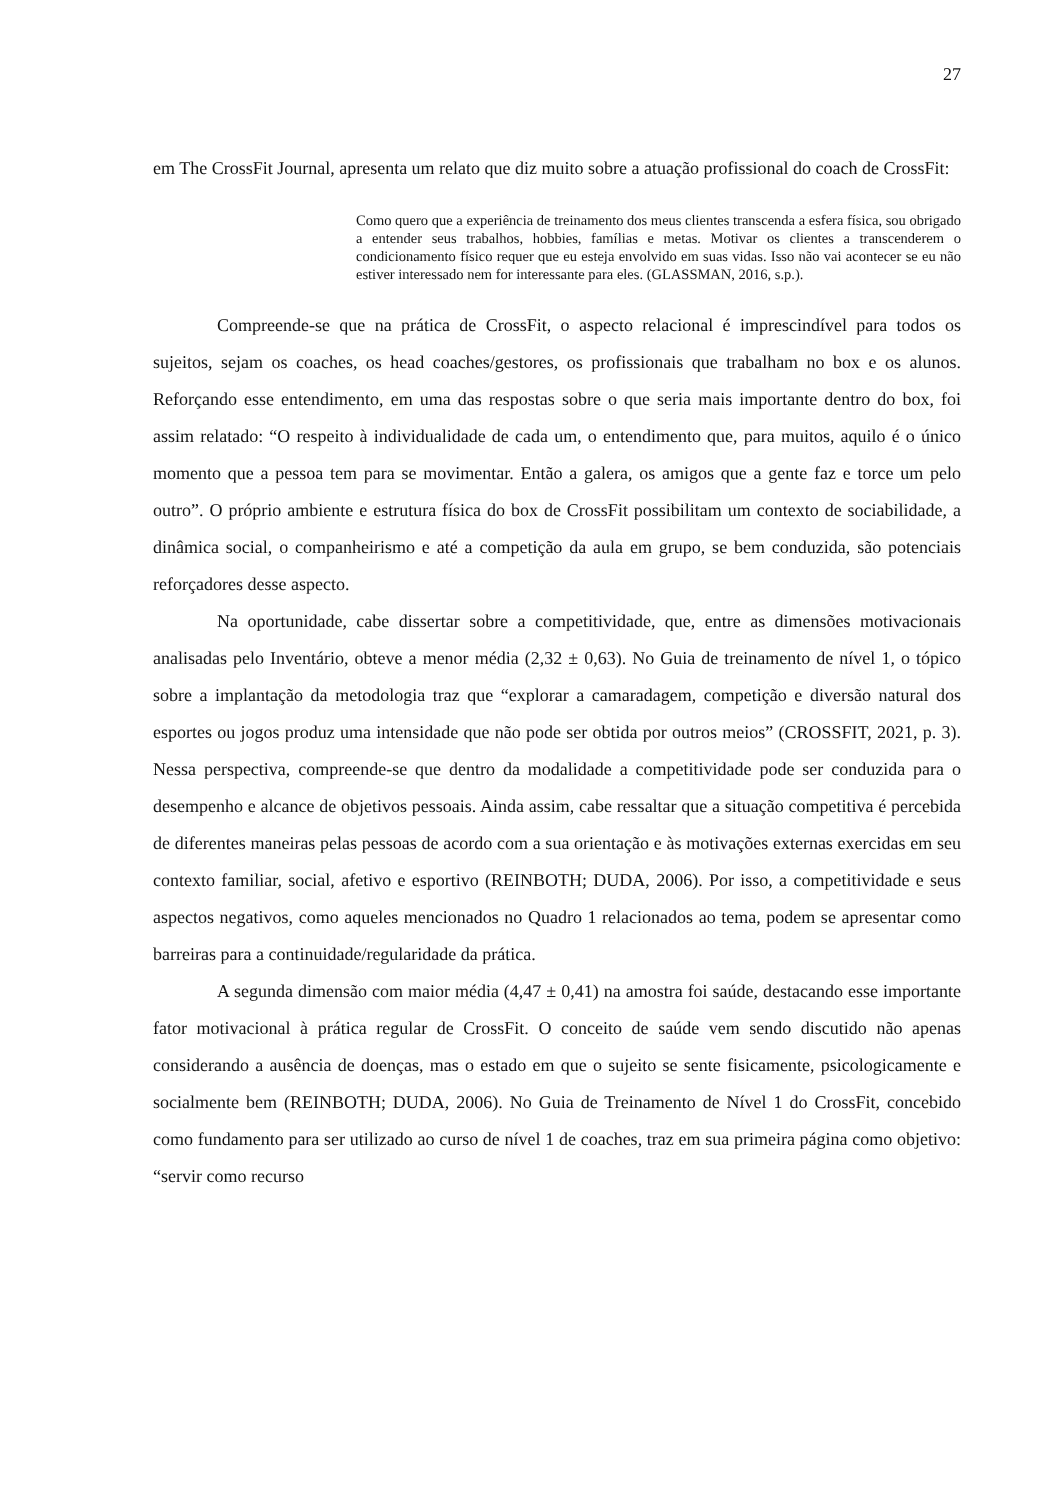27
em The CrossFit Journal, apresenta um relato que diz muito sobre a atuação profissional do coach de CrossFit:
Como quero que a experiência de treinamento dos meus clientes transcenda a esfera física, sou obrigado a entender seus trabalhos, hobbies, famílias e metas. Motivar os clientes a transcenderem o condicionamento físico requer que eu esteja envolvido em suas vidas. Isso não vai acontecer se eu não estiver interessado nem for interessante para eles. (GLASSMAN, 2016, s.p.).
Compreende-se que na prática de CrossFit, o aspecto relacional é imprescindível para todos os sujeitos, sejam os coaches, os head coaches/gestores, os profissionais que trabalham no box e os alunos. Reforçando esse entendimento, em uma das respostas sobre o que seria mais importante dentro do box, foi assim relatado: “O respeito à individualidade de cada um, o entendimento que, para muitos, aquilo é o único momento que a pessoa tem para se movimentar. Então a galera, os amigos que a gente faz e torce um pelo outro”. O próprio ambiente e estrutura física do box de CrossFit possibilitam um contexto de sociabilidade, a dinâmica social, o companheirismo e até a competição da aula em grupo, se bem conduzida, são potenciais reforçadores desse aspecto.
Na oportunidade, cabe dissertar sobre a competitividade, que, entre as dimensões motivacionais analisadas pelo Inventário, obteve a menor média (2,32 ± 0,63). No Guia de treinamento de nível 1, o tópico sobre a implantação da metodologia traz que “explorar a camaradagem, competição e diversão natural dos esportes ou jogos produz uma intensidade que não pode ser obtida por outros meios” (CROSSFIT, 2021, p. 3). Nessa perspectiva, compreende-se que dentro da modalidade a competitividade pode ser conduzida para o desempenho e alcance de objetivos pessoais. Ainda assim, cabe ressaltar que a situação competitiva é percebida de diferentes maneiras pelas pessoas de acordo com a sua orientação e às motivações externas exercidas em seu contexto familiar, social, afetivo e esportivo (REINBOTH; DUDA, 2006). Por isso, a competitividade e seus aspectos negativos, como aqueles mencionados no Quadro 1 relacionados ao tema, podem se apresentar como barreiras para a continuidade/regularidade da prática.
A segunda dimensão com maior média (4,47 ± 0,41) na amostra foi saúde, destacando esse importante fator motivacional à prática regular de CrossFit. O conceito de saúde vem sendo discutido não apenas considerando a ausência de doenças, mas o estado em que o sujeito se sente fisicamente, psicologicamente e socialmente bem (REINBOTH; DUDA, 2006). No Guia de Treinamento de Nível 1 do CrossFit, concebido como fundamento para ser utilizado ao curso de nível 1 de coaches, traz em sua primeira página como objetivo: “servir como recurso